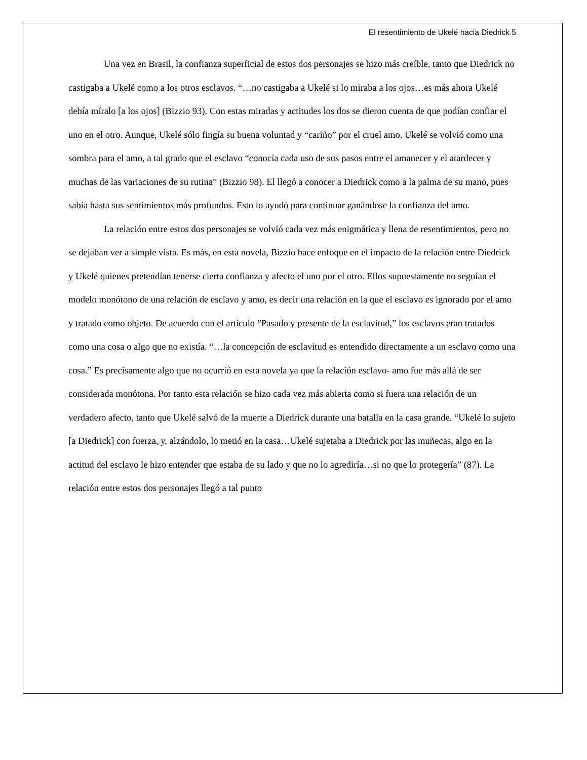El resentimiento de Ukelé hacia Diedrick 5
Una vez en Brasil, la confianza superficial de estos dos personajes se hizo más creíble, tanto que Diedrick no castigaba a Ukelé como a los otros esclavos. “…no castigaba a Ukelé si lo miraba a los ojos…es más ahora Ukelé debía míralo [a los ojos] (Bizzio 93). Con estas miradas y actitudes los dos se dieron cuenta de que podían confiar el uno en el otro. Aunque, Ukelé sólo fingía su buena voluntad y “cariño” por el cruel amo. Ukelé se volvió como una sombra para el amo, a tal grado que el esclavo “conocía cada uso de sus pasos entre el amanecer y el atardecer y muchas de las variaciones de su rutina” (Bizzio 98). El llegó a conocer a Diedrick como a la palma de su mano, pues sabía hasta sus sentimientos más profundos. Esto lo ayudó para continuar ganándose la confianza del amo.
La relación entre estos dos personajes se volvió cada vez más enigmática y llena de resentimientos, pero no se dejaban ver a simple vista. Es más, en esta novela, Bizzio hace enfoque en el impacto de la relación entre Diedrick y Ukelé quienes pretendían tenerse cierta confianza y afecto el uno por el otro. Ellos supuestamente no seguían el modelo monótono de una relación de esclavo y amo, es decir una relación en la que el esclavo es ignorado por el amo y tratado como objeto. De acuerdo con el artículo “Pasado y presente de la esclavitud,” los esclavos eran tratados como una cosa o algo que no existía. “…la concepción de esclavitud es entendido directamente a un esclavo como una cosa.” Es precisamente algo que no ocurrió en esta novela ya que la relación esclavo- amo fue más allá de ser considerada monótona. Por tanto esta relación se hizo cada vez más abierta como si fuera una relación de un verdadero afecto, tanto que Ukelé salvó de la muerte a Diedrick durante una batalla en la casa grande. “Ukelé lo sujeto [a Diedrick] con fuerza, y, alzándolo, lo metió en la casa…Ukelé sujetaba a Diedrick por las muñecas, algo en la actitud del esclavo le hizo entender que estaba de su lado y que no lo agrediría…si no que lo protegería” (87). La relación entre estos dos personajes llegó a tal punto